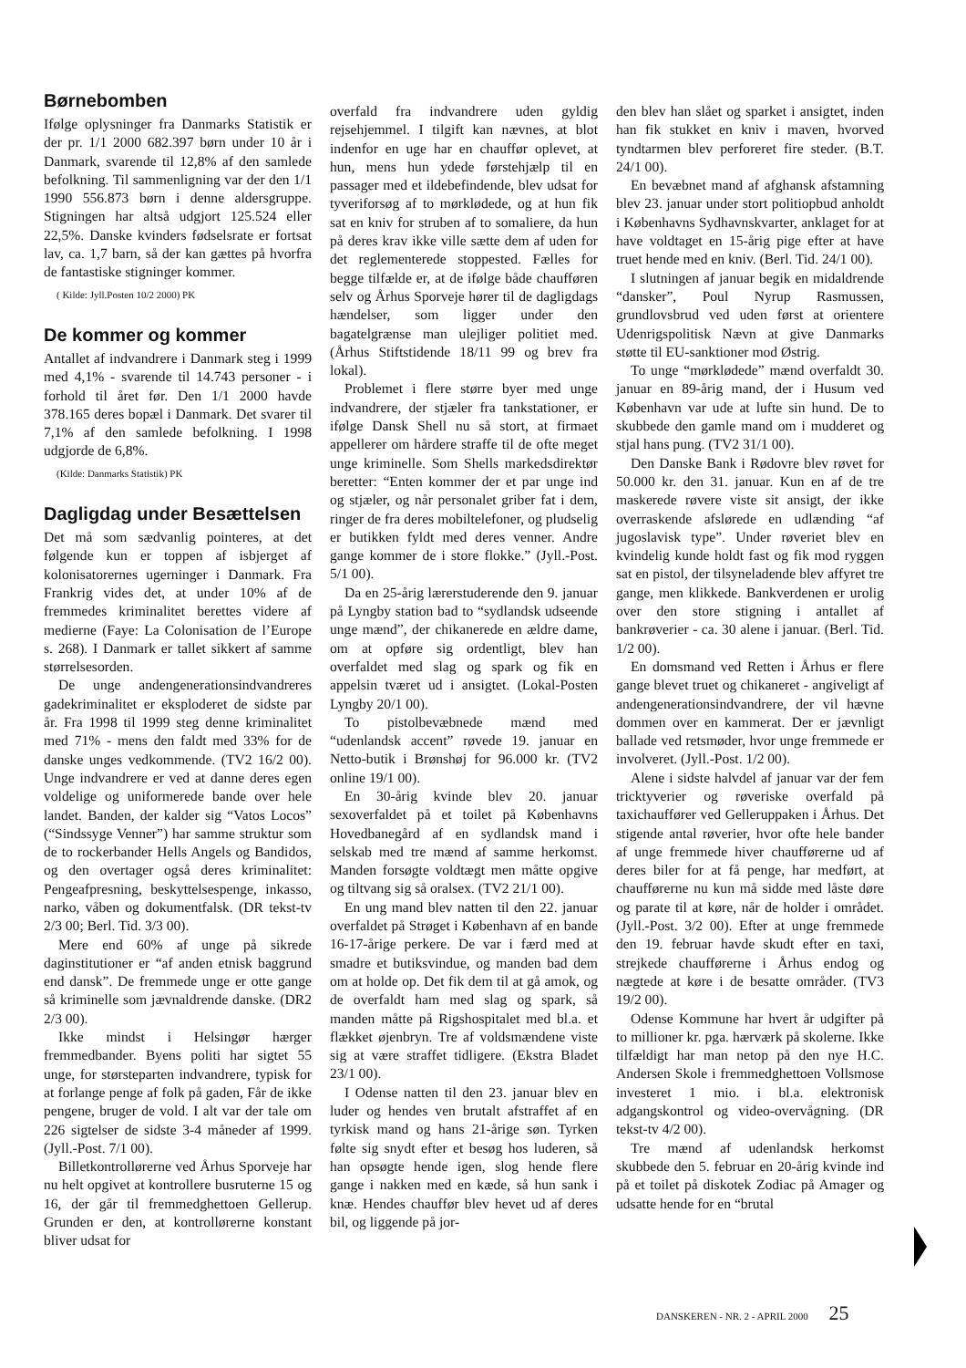Børnebomben
Ifølge oplysninger fra Danmarks Statistik er der pr. 1/1 2000 682.397 børn under 10 år i Danmark, svarende til 12,8% af den samlede befolkning. Til sammenligning var der den 1/1 1990 556.873 børn i denne aldersgruppe. Stigningen har altså udgjort 125.524 eller 22,5%. Danske kvinders fødselsrate er fortsat lav, ca. 1,7 barn, så der kan gættes på hvorfra de fantastiske stigninger kommer.
( Kilde: Jyll.Posten 10/2 2000) PK
De kommer og kommer
Antallet af indvandrere i Danmark steg i 1999 med 4,1% - svarende til 14.743 personer - i forhold til året før. Den 1/1 2000 havde 378.165 deres bopæl i Danmark. Det svarer til 7,1% af den samlede befolkning. I 1998 udgjorde de 6,8%.
(Kilde: Danmarks Statistik) PK
Dagligdag under Besættelsen
Det må som sædvanlig pointeres, at det følgende kun er toppen af isbjerget af kolonisatorernes ugerninger i Danmark. Fra Frankrig vides det, at under 10% af de fremmedes kriminalitet berettes videre af medierne (Faye: La Colonisation de l’Europe s. 268). I Danmark er tallet sikkert af samme størrelsesorden.
De unge andengenerationsindvandreres gadekriminalitet er eksploderet de sidste par år. Fra 1998 til 1999 steg denne kriminalitet med 71% - mens den faldt med 33% for de danske unges vedkommende. (TV2 16/2 00). Unge indvandrere er ved at danne deres egen voldelige og uniformerede bande over hele landet. Banden, der kalder sig “Vatos Locos” (“Sindssyge Venner”) har samme struktur som de to rockerbander Hells Angels og Bandidos, og den overtager også deres kriminalitet: Pengeafpresning, beskyttelsespenge, inkasso, narko, våben og dokumentfalsk. (DR tekst-tv 2/3 00; Berl. Tid. 3/3 00).
Mere end 60% af unge på sikrede daginstitutioner er “af anden etnisk baggrund end dansk”. De fremmede unge er otte gange så kriminelle som jævnaldrende danske. (DR2 2/3 00).
Ikke mindst i Helsingør hærger fremmedbander. Byens politi har sigtet 55 unge, for størsteparten indvandrere, typisk for at forlange penge af folk på gaden, Får de ikke pengene, bruger de vold. I alt var der tale om 226 sigtelser de sidste 3-4 måneder af 1999. (Jyll.-Post. 7/1 00).
Billetkontrollørerne ved Århus Sporveje har nu helt opgivet at kontrollere busruterne 15 og 16, der går til fremmedghettoen Gellerup. Grunden er den, at kontrollørerne konstant bliver udsat for
overfald fra indvandrere uden gyldig rejsehjemmel. I tilgift kan nævnes, at blot indenfor en uge har en chauffør oplevet, at hun, mens hun ydede førstehjælp til en passager med et ildebefindende, blev udsat for tyveriforsøg af to mørklødede, og at hun fik sat en kniv for struben af to somaliere, da hun på deres krav ikke ville sætte dem af uden for det reglementerede stoppested. Fælles for begge tilfælde er, at de ifølge både chaufføren selv og Århus Sporveje hører til de dagligdags hændelser, som ligger under den bagatelgrænse man ulejliger politiet med. (Århus Stiftstidende 18/11 99 og brev fra lokal).
Problemet i flere større byer med unge indvandrere, der stjæler fra tankstationer, er ifølge Dansk Shell nu så stort, at firmaet appellerer om hårdere straffe til de ofte meget unge kriminelle. Som Shells markedsdirektør beretter: “Enten kommer der et par unge ind og stjæler, og når personalet griber fat i dem, ringer de fra deres mobiltelefoner, og pludselig er butikken fyldt med deres venner. Andre gange kommer de i store flokke.” (Jyll.-Post. 5/1 00).
Da en 25-årig lærerstuderende den 9. januar på Lyngby station bad to “sydlandsk udseende unge mænd”, der chikanerede en ældre dame, om at opføre sig ordentligt, blev han overfaldet med slag og spark og fik en appelsin tværet ud i ansigtet. (Lokal-Posten Lyngby 20/1 00).
To pistolbevæbnede mænd med “udenlandsk accent” røvede 19. januar en Netto-butik i Brønshøj for 96.000 kr. (TV2 online 19/1 00).
En 30-årig kvinde blev 20. januar sexoverfaldet på et toilet på Københavns Hovedbanegård af en sydlandsk mand i selskab med tre mænd af samme herkomst. Manden forsøgte voldtægt men måtte opgive og tiltvang sig så oralsex. (TV2 21/1 00).
En ung mand blev natten til den 22. januar overfaldet på Strøget i København af en bande 16-17-årige perkere. De var i færd med at smadre et butiksvindue, og manden bad dem om at holde op. Det fik dem til at gå amok, og de overfaldt ham med slag og spark, så manden måtte på Rigshospitalet med bl.a. et flækket øjenbryn. Tre af voldsmændene viste sig at være straffet tidligere. (Ekstra Bladet 23/1 00).
I Odense natten til den 23. januar blev en luder og hendes ven brutalt afstraffet af en tyrkisk mand og hans 21-årige søn. Tyrken følte sig snydt efter et besøg hos luderen, så han opsøgte hende igen, slog hende flere gange i nakken med en kæde, så hun sank i knæ. Hendes chauffør blev hevet ud af deres bil, og liggende på jor-
den blev han slået og sparket i ansigtet, inden han fik stukket en kniv i maven, hvorved tyndtarmen blev perforeret fire steder. (B.T. 24/1 00).
En bevæbnet mand af afghansk afstamning blev 23. januar under stort politiopbud anholdt i Københavns Sydhavnskvarter, anklaget for at have voldtaget en 15-årig pige efter at have truet hende med en kniv. (Berl. Tid. 24/1 00).
I slutningen af januar begik en midaldrende “dansker”, Poul Nyrup Rasmussen, grundlovsbrud ved uden først at orientere Udenrigspolitisk Nævn at give Danmarks støtte til EU-sanktioner mod Østrig.
To unge “mørklødede” mænd overfaldt 30. januar en 89-årig mand, der i Husum ved København var ude at lufte sin hund. De to skubbede den gamle mand om i mudderet og stjal hans pung. (TV2 31/1 00).
Den Danske Bank i Rødovre blev røvet for 50.000 kr. den 31. januar. Kun en af de tre maskerede røvere viste sit ansigt, der ikke overraskende afslørede en udlænding “af jugoslavisk type”. Under røveriet blev en kvindelig kunde holdt fast og fik mod ryggen sat en pistol, der tilsyneladende blev affyret tre gange, men klikkede. Bankverdenen er urolig over den store stigning i antallet af bankrøverier - ca. 30 alene i januar. (Berl. Tid. 1/2 00).
En domsmand ved Retten i Århus er flere gange blevet truet og chikaneret - angiveligt af andengenerationsindvandrere, der vil hævne dommen over en kammerat. Der er jævnligt ballade ved retsmøder, hvor unge fremmede er involveret. (Jyll.-Post. 1/2 00).
Alene i sidste halvdel af januar var der fem tricktyverier og røveriske overfald på taxichauffører ved Gelleruppaken i Århus. Det stigende antal røverier, hvor ofte hele bander af unge fremmede hiver chaufførerne ud af deres biler for at få penge, har medført, at chaufførerne nu kun må sidde med låste døre og parate til at køre, når de holder i området. (Jyll.-Post. 3/2 00). Efter at unge fremmede den 19. februar havde skudt efter en taxi, strejkede chaufførerne i Århus endog og nægtede at køre i de besatte områder. (TV3 19/2 00).
Odense Kommune har hvert år udgifter på to millioner kr. pga. hærværk på skolerne. Ikke tilfældigt har man netop på den nye H.C. Andersen Skole i fremmedghettoen Vollsmose investeret 1 mio. i bl.a. elektronisk adgangskontrol og video-overvågning. (DR tekst-tv 4/2 00).
Tre mænd af udenlandsk herkomst skubbede den 5. februar en 20-årig kvinde ind på et toilet på diskotek Zodiac på Amager og udsatte hende for en “brutal
DANSKEREN - NR. 2 - APRIL 2000 25